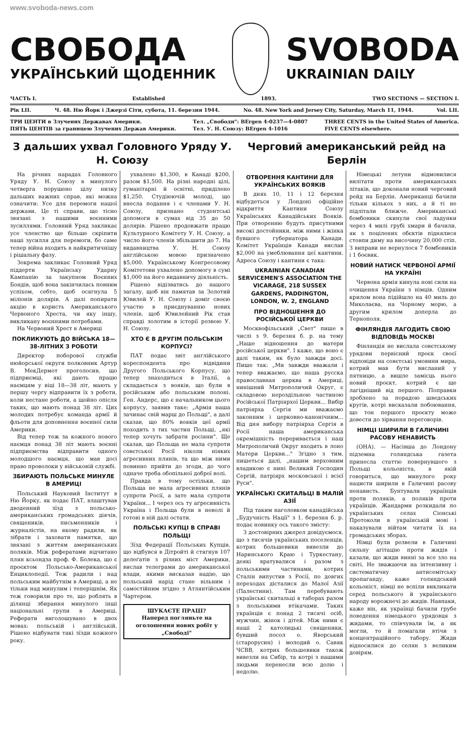www.svoboda-news.com
СВОБОДА
УКРАЇНСЬКИЙ ЩОДЕННИК
SVOBODA
UKRAINIAN DAILY
ЧАСТЬ І. Established 1893. TWO SECTIONS — SECTION I.
Рік LII. Ч. 48. Ню Йорк і Джерзі Сіти, субота, 11. березня 1944. No. 48. New York and Jersey City, Saturday, March 11, 1944. Vol. LII.
ТРИ ЦЕНТИ в Злучених Державах Америки.
ПЯТЬ ЦЕНТІВ за границею Злучених Держав Америки. Тел. „Свободи": BErgen 4-0237—4-0807
Тел. У. Н. Союзу: BErgen 4-1016 THREE CENTS in the United States of America.
FIVE CENTS elsewhere.
З дальших ухвал Головного Уряду У. Н. Союзу
Черговий американський рейд на Берлін
На річних нарадах Головного Уряду У. Н. Союзу в минулого четверга порушено цілу низку дальших важних справ, які можна означити: Усе для перемоги нашої держави. Це ті справи, що тісно звязані з нашими воєнними зусиллями. Головний Уряд закликає усе членство ще більше скріпити наші зусилля для перемоги, бо саме тепер війна входить в найкритичнішу і рішальну фазу.
Зокрема закликає Головний Уряд піддерти Українську Ударну Кампанію за закупном Воєнних Бондів, щоб вона закінчилась повним успіхом, себто, щоб осягнула 5 міліонів долярів. А далі попирати акцію в користь Американського Червоного Хреста, чи яку іншу, викликану воєнними потребами.
На Червоний Хрест в Америці
ПОКЛИКУЮТЬ ДО ВІЙСЬКА 18—38-ЛІТНИХ З РОБОТИ
Директор поборової служби нюйорської округи полковник Артур В. МекДермот проголосив, що підприємці, які дають працю наємцям у віці 18—38 літ, мають у першу чергу відправити їх з роботи, коли нестане роботи, а щойно опісля таких, що мають понад 38 літ. Цих молодих потребує команда армії й фльоти для доповнення воєнної сили Америки.
Від тепер теж за кожного нового наємця понад 38 літ мають воєнні підприємства відправити одного молодшого наємця, що мав досі право проволоки у військовій службі.
ЗБИРАЮТЬ ПОЛЬСЬКЕ МИНУЛЕ В АМЕРИЦІ
Польський Науковий Інститут в Ню Йорку, як подає ПАТ, влаштував дводенний зїзд з польсько-американських громадських діячів, священиків, письменників і журналістів, на якому радили, як зібрати і заховати памятки, що звязані з життям американських поляків. Між рефератами відчитано плян ксьондза проф. Ф. Болека, що є проєктом Польсько-Американської Енциклопедії. Теж радили і над польським майбутнім в Америці, а не тільки над минулим і теперішнім. Як теж говорили про те, що роблять в ділянці збирання минулого інші національні групи в Америці. Реферати виголошувано в двох мовах: польській і англійській. Рішено відбувати такі зїзди кожного року.
ухвалено $1,300, в Канаді $200, разом $1,500. На різні народні цілі, гуманітарні й освітні, приділено $1,250. Студіюючій молоді, що внесла подання і є членами У. Н. Союзу, признано студентські допомоги в сумах від 35 до 50 долярів. Рішено продовжати працю Культурного Комітету У. Н. Союзу, а число його членів збільшити до 7. На видавництва У. Н. Союзу англійською мовою призначено $5,000. Українському Конгресовому Комітетови ухвалено допомогу в сумі $1,000 на його видавничу діяльність.
Рішено відізватись до нашого загалу, щоб він памятав за Золотий Ювилей У. Н. Союзу і доміг своєю участю в приєднуванню нових членів, щоб Ювилейний Рік став справді золотим в історії розвою У. Н. Союзу.
ХТО Є В ДРУГІМ ПОЛЬСЬКІМ КОРПУСІ?
ПАТ подає звіт англійського кореспондента про відвідини Другого Польського Корпусу, що тепер знаходиться в Італії, а складається з вояків, що були в російським або польським полоні. Ген. Андерс, що є начальником цього корпусу, заявив таке: „Армія наша зачинає свій марш до Польщі", а далі сказав, що 80% вояків цеї армії походить з тих частин Польщі, „які тепер хочуть забрати росіяни". Ще сказав, що Польща не мала супроти совєтської Росії ніколи ніяких аґресивних плянів, та що між ними повинно прийти до згоди, до чого одначе треба обопільної доброї волі.
Правда в тому остільки, що Польща не мала аґресивних плянів супроти Росії, а зате мала супроти України... І через ось ту аґресивність Україна і Польща були в неволі й готові в ній далі остати.
ПОЛЬСЬКІ КУПЦІ В СПРАВІ ПОЛЬЩІ
Зїзд Федерації Польських Купців, що відбувся в Дітройті й стягнув 107 делеґатів з різних міст Америки, вислав телеграми до американської влади, якими висказав надію, що польський нарід стане вільним і самостійним згідно з Атлянтійським Чартером.
ШУКАЄТЕ ПРАЦІ?
Наперед погляньте на оголошення нових робіт у „Свободі"
ОТВОРЕННЯ КАНТИНИ ДЛЯ УКРАЇНСЬКИХ ВОЯКІВ
В днях 10, 11 і 12 березня відбудеться у Лондоні офіційне відкриття Кантини Союзу Українських Канадійських Вояків. При отворенню будуть присутними високі достойники, між ними і жінка бувшого губернатора Канади. Комітет Українців Канади вислав $2,000 на умеблювання цеї кантини. Адреса Союзу і кантини є така:
UKRAINIAN CANADIAN SERVICEMEN'S ASSOCIATION THE VICARAGE, 218 SUSSEX GARDENS, PADDINGTON, LONDON, W. 2, ENGLAND
ПРО ВІДНОШЕННЯ ДО РОСІЙСЬКОЇ ЦЕРКВИ
Москвофільський „Свет" пише в числі з 9. березня б. р. на тему „Наше відношення до матери російської церкви". І каже, що воно є далі таким, як було завжди досі. Пише так: „Ми завжди вважали і тепер вважаємо, що наша русска православная церква в Америці, нинішний Митрополичий Округ, є складовою нероздільною частиною Російської Патріярхої Церкви... Вибір патріярха Сергія ми вважаємо законним і церковно-канонічним... Від дня вибору патріярха Сергія в Росії наша американська окремішність переривається і наш Митрополичий Округ входить в лоно Матери Церкви..." Згідно з тим, пишеться далі, „нашим верховним владикою є нині Великий Господин Сергій, патріярх московської і всієї Руси".
УКРАЇНСЬКІ СКИТАЛЬЦІ В МАЛІЙ АЗІЇ
Під таким наголовком канадійська „Будучність Нації" з 1. березня б. р. подає новинку ось такого змісту:
З достовірних джерел довідуємося, що з тисячів українських поселенців, котрих большевики вивезли до Наринського Краю і Туркестану, деякі вратувалися і разом з польськими частинами, котрих Сталін випустив з Росії, по довгих переходах дісталися до Малої Азії (Палестини). Там перебувають українські скитальці в таборах разом з польськими втікачами. Таких українців є понад 2 тисячі осіб, мужчин, жінок і дітей. Між ними є наші 2 католицькі священики, бувший посол о. Яворський (старорусин) і молодий о. Савяк ЧСВВ, котрих большевики також вивезли на Сибір, та котрі з нашими людьми перенесли всю долю і недолю.
Німецькі летуни відмовилися вилітати проти американських літаків, що доконали новий черговий рейд на Берлін. Американці бачили тільки кількох з них, а й ті не підлітали ближче. Американські бомбовики скинули свої ладунки через 4 милі грубі хмари й бачили, як з поцілених обєктів піднялися стовпи диму на височину 20,000 стіп. З виправи не вернулося 7 бомбовиків і 1 боєвик.
НОВИЙ НАТИСК ЧЕРВОНОЇ АРМІЇ НА УКРАЇНІ
Червона армія кинула нові сили на очищення України з німців. Одним крилом вона підійшло на 40 миль до Миколаєва, на Чорному морю, а другим крилом доперла до Тернополя.
ФІНЛЯНДІЯ ЛАГОДИТЬ СВОЮ ВІДПОВІДЬ МОСКВІ
Фінляндія не вислала совєтському урядови первісний проєк своєї відповіди на совєтські умовини мира, котрий мав бути висланий у пятницю, а вишле замісць нього новий проєкт, котрий є ще лагідніший від першого. Поправки зроблено за порадою шведських кругів, котрі висказали побоювання, що тон першого проєкту може довести до зірвання переговорів.
НІМЦІ ШИРИЛИ В ГАЛИЧИНІ РАСОВУ НЕНАВИСТЬ
(ОНА). — Насівша до Лондону підземна голяндська газета принесла статтю повернувшого з Польщі кольоніста, в якій говориться, що минулого року нацисти ширили в Галичині расову ненависть. Бунтували українців проти поляків, а поляків проти українців. Жандарми розкидали по українських селах Сіонські Протоколи в українській мові і наказували війтам читати їх на громадських зборах.
Німці були розвели в Галичині сильну агітацію проти жидів і казали, що жиди винні за все зло на світі. Не зважаючи на інтензивну і систематичну антисемітську пропаганду, каже голяндський кольоніст, німці не вспіли викликати серед польського й українського народу ворожнечі до жидів. Навпаки, каже він, як українці бачили грубе поведення німецького урядовця з жидами, то співчували їм, а як могли, то й помагали втічи з концентраційного табору. Жиди відносилися до селян з великим довірям.